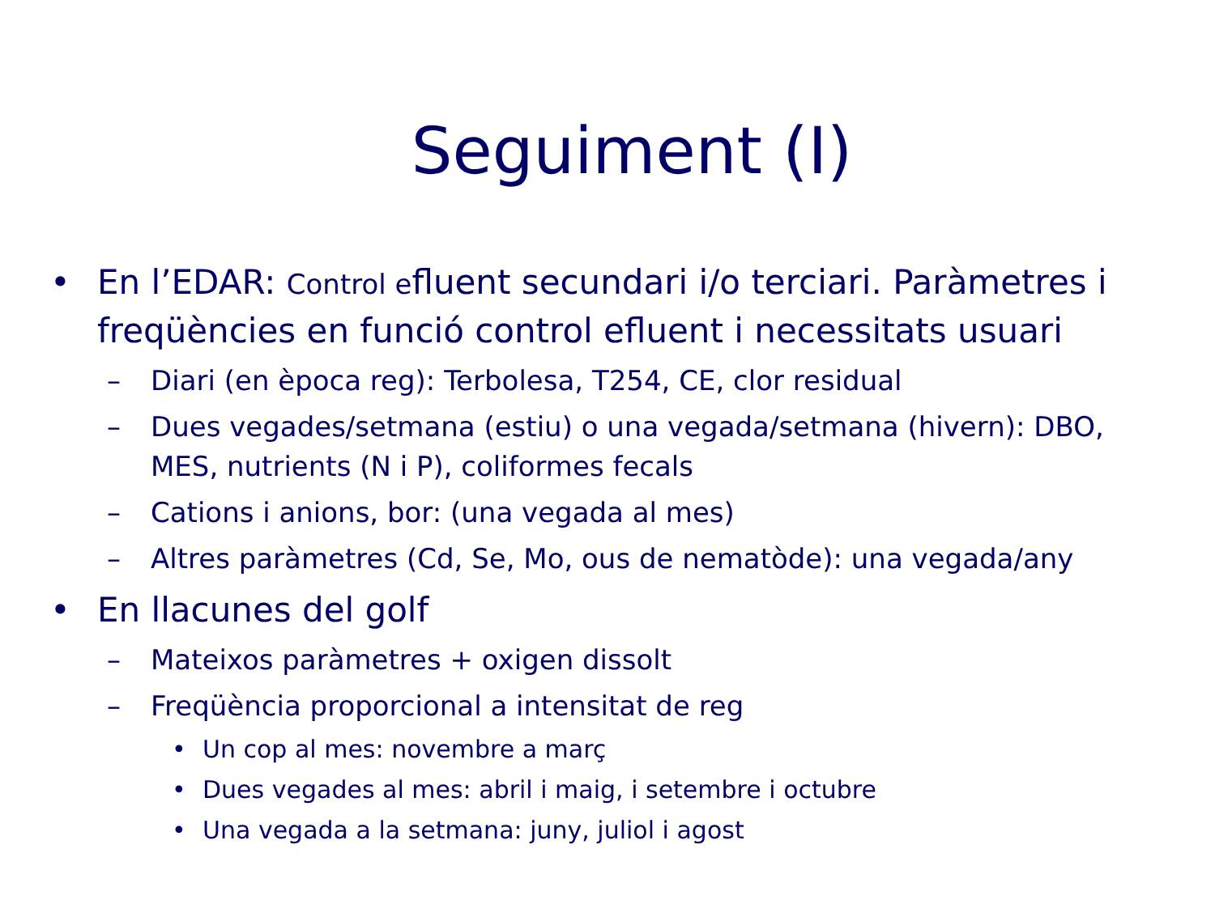Seguiment (I)
• En l’EDAR: Control efluent secundari i/o terciari. Paràmetres i freqüències en funció control efluent i necessitats usuari
– Diari (en època reg): Terbolesa, T254, CE, clor residual
– Dues vegades/setmana (estiu) o una vegada/setmana (hivern): DBO, MES, nutrients (N i P), coliformes fecals
– Cations i anions, bor: (una vegada al mes)
– Altres paràmetres (Cd, Se, Mo, ous de nematòde): una vegada/any
• En llacunes del golf
– Mateixos paràmetres + oxigen dissolt
– Freqüència proporcional a intensitat de reg
• Un cop al mes: novembre a març
• Dues vegades al mes: abril i maig, i setembre i octubre
• Una vegada a la setmana: juny, juliol i agost